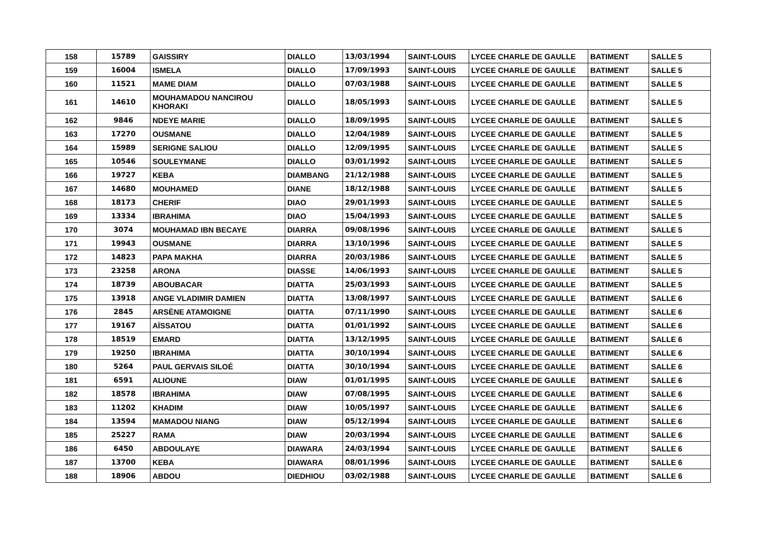| 158 | 15789 | GAISSIRY | DIALLO | 13/03/1994 | SAINT-LOUIS | LYCEE CHARLE DE GAULLE | BATIMENT | SALLE 5 |
| 159 | 16004 | ISMELA | DIALLO | 17/09/1993 | SAINT-LOUIS | LYCEE CHARLE DE GAULLE | BATIMENT | SALLE 5 |
| 160 | 11521 | MAME DIAM | DIALLO | 07/03/1988 | SAINT-LOUIS | LYCEE CHARLE DE GAULLE | BATIMENT | SALLE 5 |
| 161 | 14610 | MOUHAMADOU NANCIROU KHORAKI | DIALLO | 18/05/1993 | SAINT-LOUIS | LYCEE CHARLE DE GAULLE | BATIMENT | SALLE 5 |
| 162 | 9846 | NDEYE MARIE | DIALLO | 18/09/1995 | SAINT-LOUIS | LYCEE CHARLE DE GAULLE | BATIMENT | SALLE 5 |
| 163 | 17270 | OUSMANE | DIALLO | 12/04/1989 | SAINT-LOUIS | LYCEE CHARLE DE GAULLE | BATIMENT | SALLE 5 |
| 164 | 15989 | SERIGNE SALIOU | DIALLO | 12/09/1995 | SAINT-LOUIS | LYCEE CHARLE DE GAULLE | BATIMENT | SALLE 5 |
| 165 | 10546 | SOULEYMANE | DIALLO | 03/01/1992 | SAINT-LOUIS | LYCEE CHARLE DE GAULLE | BATIMENT | SALLE 5 |
| 166 | 19727 | KEBA | DIAMBANG | 21/12/1988 | SAINT-LOUIS | LYCEE CHARLE DE GAULLE | BATIMENT | SALLE 5 |
| 167 | 14680 | MOUHAMED | DIANE | 18/12/1988 | SAINT-LOUIS | LYCEE CHARLE DE GAULLE | BATIMENT | SALLE 5 |
| 168 | 18173 | CHERIF | DIAO | 29/01/1993 | SAINT-LOUIS | LYCEE CHARLE DE GAULLE | BATIMENT | SALLE 5 |
| 169 | 13334 | IBRAHIMA | DIAO | 15/04/1993 | SAINT-LOUIS | LYCEE CHARLE DE GAULLE | BATIMENT | SALLE 5 |
| 170 | 3074 | MOUHAMAD IBN BECAYE | DIARRA | 09/08/1996 | SAINT-LOUIS | LYCEE CHARLE DE GAULLE | BATIMENT | SALLE 5 |
| 171 | 19943 | OUSMANE | DIARRA | 13/10/1996 | SAINT-LOUIS | LYCEE CHARLE DE GAULLE | BATIMENT | SALLE 5 |
| 172 | 14823 | PAPA MAKHA | DIARRA | 20/03/1986 | SAINT-LOUIS | LYCEE CHARLE DE GAULLE | BATIMENT | SALLE 5 |
| 173 | 23258 | ARONA | DIASSE | 14/06/1993 | SAINT-LOUIS | LYCEE CHARLE DE GAULLE | BATIMENT | SALLE 5 |
| 174 | 18739 | ABOUBACAR | DIATTA | 25/03/1993 | SAINT-LOUIS | LYCEE CHARLE DE GAULLE | BATIMENT | SALLE 5 |
| 175 | 13918 | ANGE VLADIMIR DAMIEN | DIATTA | 13/08/1997 | SAINT-LOUIS | LYCEE CHARLE DE GAULLE | BATIMENT | SALLE 6 |
| 176 | 2845 | ARSÈNE ATAMOIGNE | DIATTA | 07/11/1990 | SAINT-LOUIS | LYCEE CHARLE DE GAULLE | BATIMENT | SALLE 6 |
| 177 | 19167 | AÏSSATOU | DIATTA | 01/01/1992 | SAINT-LOUIS | LYCEE CHARLE DE GAULLE | BATIMENT | SALLE 6 |
| 178 | 18519 | EMARD | DIATTA | 13/12/1995 | SAINT-LOUIS | LYCEE CHARLE DE GAULLE | BATIMENT | SALLE 6 |
| 179 | 19250 | IBRAHIMA | DIATTA | 30/10/1994 | SAINT-LOUIS | LYCEE CHARLE DE GAULLE | BATIMENT | SALLE 6 |
| 180 | 5264 | PAUL GERVAIS SILOÉ | DIATTA | 30/10/1994 | SAINT-LOUIS | LYCEE CHARLE DE GAULLE | BATIMENT | SALLE 6 |
| 181 | 6591 | ALIOUNE | DIAW | 01/01/1995 | SAINT-LOUIS | LYCEE CHARLE DE GAULLE | BATIMENT | SALLE 6 |
| 182 | 18578 | IBRAHIMA | DIAW | 07/08/1995 | SAINT-LOUIS | LYCEE CHARLE DE GAULLE | BATIMENT | SALLE 6 |
| 183 | 11202 | KHADIM | DIAW | 10/05/1997 | SAINT-LOUIS | LYCEE CHARLE DE GAULLE | BATIMENT | SALLE 6 |
| 184 | 13594 | MAMADOU NIANG | DIAW | 05/12/1994 | SAINT-LOUIS | LYCEE CHARLE DE GAULLE | BATIMENT | SALLE 6 |
| 185 | 25227 | RAMA | DIAW | 20/03/1994 | SAINT-LOUIS | LYCEE CHARLE DE GAULLE | BATIMENT | SALLE 6 |
| 186 | 6450 | ABDOULAYE | DIAWARA | 24/03/1994 | SAINT-LOUIS | LYCEE CHARLE DE GAULLE | BATIMENT | SALLE 6 |
| 187 | 13700 | KEBA | DIAWARA | 08/01/1996 | SAINT-LOUIS | LYCEE CHARLE DE GAULLE | BATIMENT | SALLE 6 |
| 188 | 18906 | ABDOU | DIEDHIOU | 03/02/1988 | SAINT-LOUIS | LYCEE CHARLE DE GAULLE | BATIMENT | SALLE 6 |